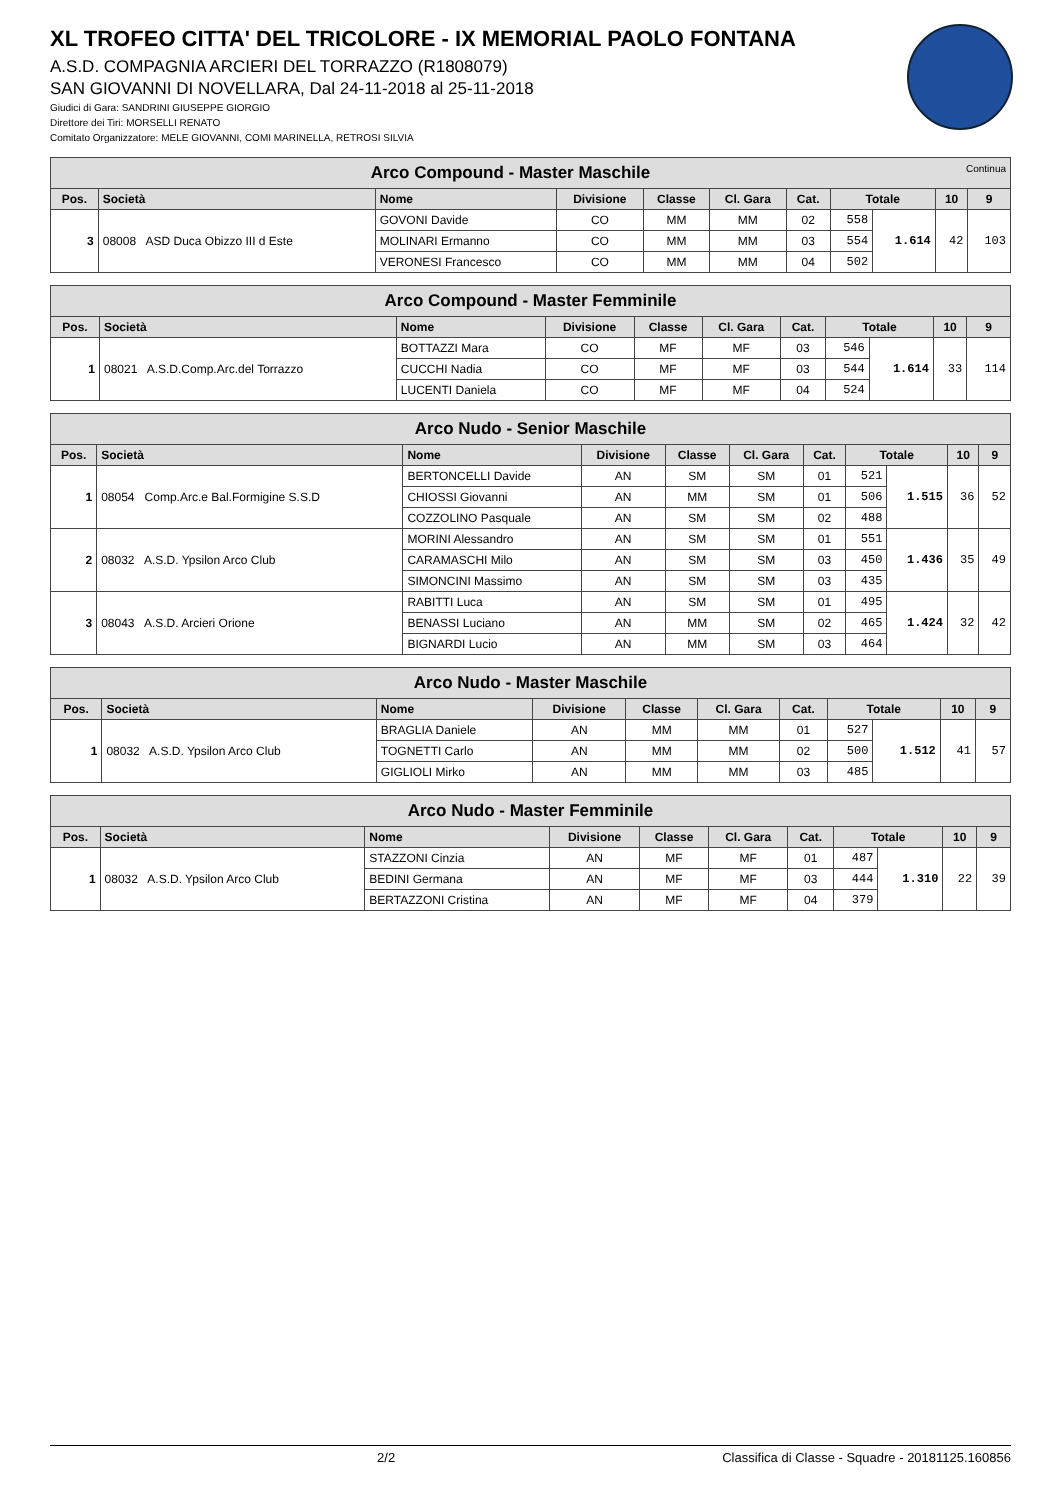XL TROFEO CITTA' DEL TRICOLORE - IX MEMORIAL PAOLO FONTANA
A.S.D. COMPAGNIA ARCIERI DEL TORRAZZO (R1808079)
SAN GIOVANNI DI NOVELLARA, Dal 24-11-2018 al 25-11-2018
Giudici di Gara: SANDRINI GIUSEPPE GIORGIO
Direttore dei Tiri: MORSELLI RENATO
Comitato Organizzatore: MELE GIOVANNI, COMI MARINELLA, RETROSI SILVIA
| Arco Compound - Master Maschile Continua | | | | | | | | | | |
| --- | --- | --- | --- | --- | --- | --- | --- | --- | --- | --- |
| Pos. | Società | Nome | Divisione | Classe | Cl. Gara | Cat. | Totale | | 10 | 9 |
| 3 | 08008 ASD Duca Obizzo III d Este | GOVONI Davide | CO | MM | MM | 02 | 558 | 1.614 | 42 | 103 |
| | | MOLINARI Ermanno | CO | MM | MM | 03 | 554 | | | |
| | | VERONESI Francesco | CO | MM | MM | 04 | 502 | | | |
| Arco Compound - Master Femminile | | | | | | | | | | |
| --- | --- | --- | --- | --- | --- | --- | --- | --- | --- | --- |
| Pos. | Società | Nome | Divisione | Classe | Cl. Gara | Cat. | Totale | | 10 | 9 |
| 1 | 08021 A.S.D.Comp.Arc.del Torrazzo | BOTTAZZI Mara | CO | MF | MF | 03 | 546 | 1.614 | 33 | 114 |
| | | CUCCHI Nadia | CO | MF | MF | 03 | 544 | | | |
| | | LUCENTI Daniela | CO | MF | MF | 04 | 524 | | | |
| Arco Nudo - Senior Maschile | | | | | | | | | | |
| --- | --- | --- | --- | --- | --- | --- | --- | --- | --- | --- |
| Pos. | Società | Nome | Divisione | Classe | Cl. Gara | Cat. | Totale | | 10 | 9 |
| 1 | 08054 Comp.Arc.e Bal.Formigine S.S.D | BERTONCELLI Davide | AN | SM | SM | 01 | 521 | 1.515 | 36 | 52 |
| | | CHIOSSI Giovanni | AN | MM | SM | 01 | 506 | | | |
| | | COZZOLINO Pasquale | AN | SM | SM | 02 | 488 | | | |
| 2 | 08032 A.S.D. Ypsilon Arco Club | MORINI Alessandro | AN | SM | SM | 01 | 551 | 1.436 | 35 | 49 |
| | | CARAMASCHI Milo | AN | SM | SM | 03 | 450 | | | |
| | | SIMONCINI Massimo | AN | SM | SM | 03 | 435 | | | |
| 3 | 08043 A.S.D. Arcieri Orione | RABITTI Luca | AN | SM | SM | 01 | 495 | 1.424 | 32 | 42 |
| | | BENASSI Luciano | AN | MM | SM | 02 | 465 | | | |
| | | BIGNARDI Lucio | AN | MM | SM | 03 | 464 | | | |
| Arco Nudo - Master Maschile | | | | | | | | | | |
| --- | --- | --- | --- | --- | --- | --- | --- | --- | --- | --- |
| Pos. | Società | Nome | Divisione | Classe | Cl. Gara | Cat. | Totale | | 10 | 9 |
| 1 | 08032 A.S.D. Ypsilon Arco Club | BRAGLIA Daniele | AN | MM | MM | 01 | 527 | 1.512 | 41 | 57 |
| | | TOGNETTI Carlo | AN | MM | MM | 02 | 500 | | | |
| | | GIGLIOLI Mirko | AN | MM | MM | 03 | 485 | | | |
| Arco Nudo - Master Femminile | | | | | | | | | | |
| --- | --- | --- | --- | --- | --- | --- | --- | --- | --- | --- |
| Pos. | Società | Nome | Divisione | Classe | Cl. Gara | Cat. | Totale | | 10 | 9 |
| 1 | 08032 A.S.D. Ypsilon Arco Club | STAZZONI Cinzia | AN | MF | MF | 01 | 487 | 1.310 | 22 | 39 |
| | | BEDINI Germana | AN | MF | MF | 03 | 444 | | | |
| | | BERTAZZONI Cristina | AN | MF | MF | 04 | 379 | | | |
2/2 Classifica di Classe - Squadre - 20181125.160856